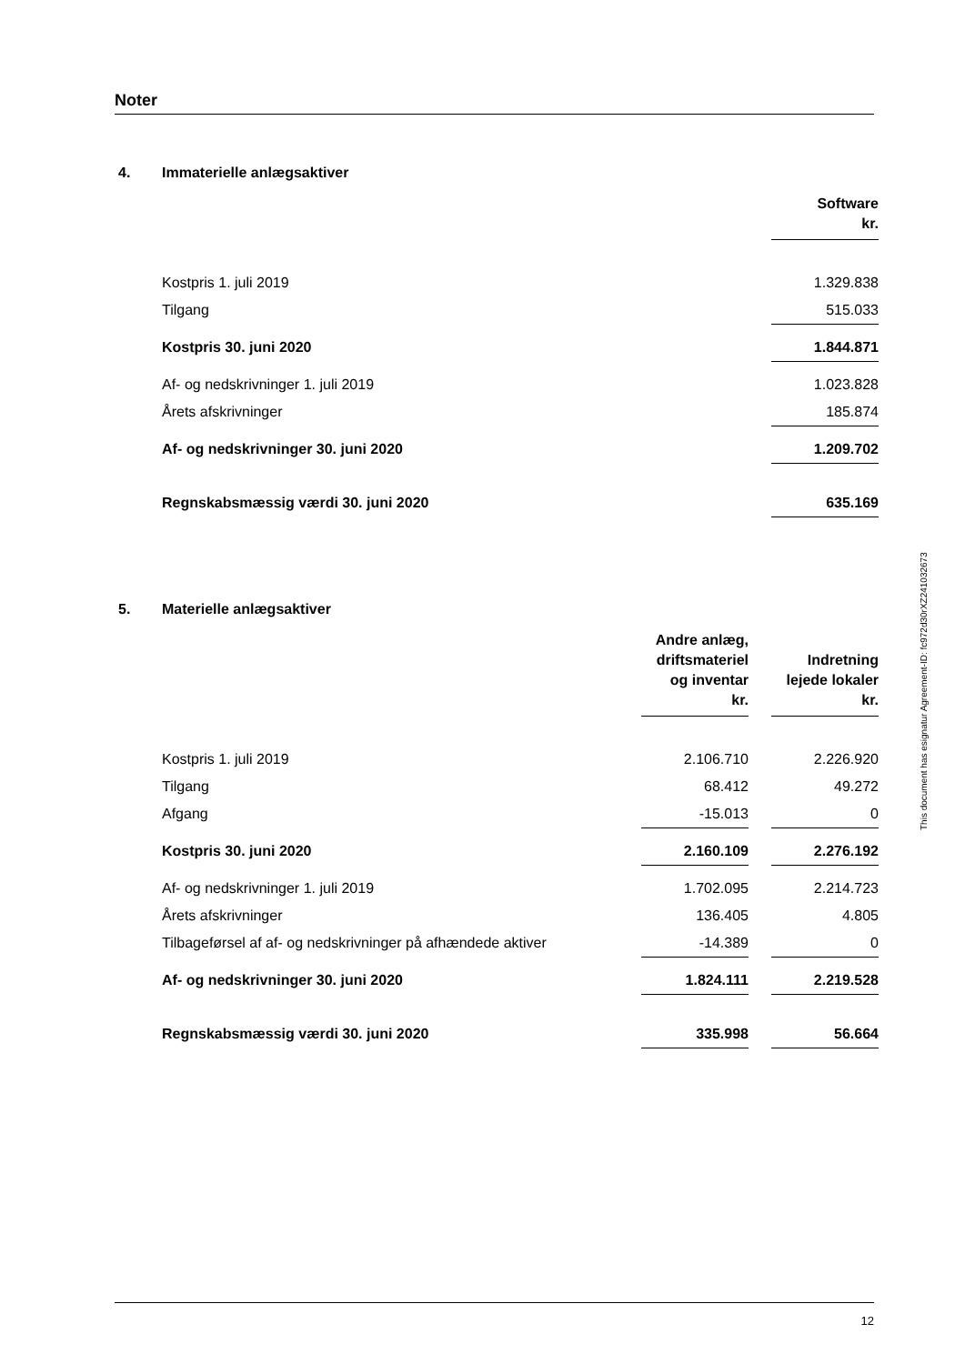Noter
4. Immaterielle anlægsaktiver
| | Software kr. |
| --- | --- |
| Kostpris 1. juli 2019 | 1.329.838 |
| Tilgang | 515.033 |
| Kostpris 30. juni 2020 | 1.844.871 |
| Af- og nedskrivninger 1. juli 2019 | 1.023.828 |
| Årets afskrivninger | 185.874 |
| Af- og nedskrivninger 30. juni 2020 | 1.209.702 |
| Regnskabsmæssig værdi 30. juni 2020 | 635.169 |
5. Materielle anlægsaktiver
| | Andre anlæg, driftsmateriel og inventar kr. | | Indretning lejede lokaler kr. |
| --- | --- | --- | --- |
| Kostpris 1. juli 2019 | 2.106.710 | | 2.226.920 |
| Tilgang | 68.412 | | 49.272 |
| Afgang | -15.013 | | 0 |
| Kostpris 30. juni 2020 | 2.160.109 | | 2.276.192 |
| Af- og nedskrivninger 1. juli 2019 | 1.702.095 | | 2.214.723 |
| Årets afskrivninger | 136.405 | | 4.805 |
| Tilbageførsel af af- og nedskrivninger på afhændede aktiver | -14.389 | | 0 |
| Af- og nedskrivninger 30. juni 2020 | 1.824.111 | | 2.219.528 |
| Regnskabsmæssig værdi 30. juni 2020 | 335.998 | | 56.664 |
This document has esignatur Agreement-ID: fc972d30rXZ241032673
12